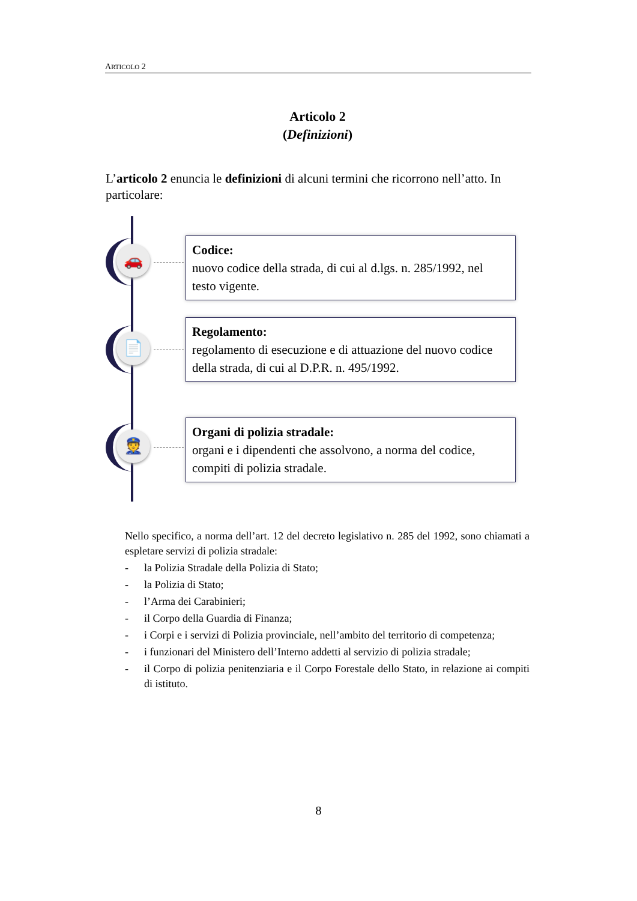ARTICOLO 2
Articolo 2
(Definizioni)
L’articolo 2 enuncia le definizioni di alcuni termini che ricorrono nell’atto. In particolare:
🚗
Codice:
nuovo codice della strada, di cui al d.lgs. n. 285/1992, nel testo vigente.
📄
Regolamento:
regolamento di esecuzione e di attuazione del nuovo codice della strada, di cui al D.P.R. n. 495/1992.
👮
Organi di polizia stradale:
organi e i dipendenti che assolvono, a norma del codice, compiti di polizia stradale.
Nello specifico, a norma dell’art. 12 del decreto legislativo n. 285 del 1992, sono chiamati a espletare servizi di polizia stradale:
- la Polizia Stradale della Polizia di Stato;
- la Polizia di Stato;
- l’Arma dei Carabinieri;
- il Corpo della Guardia di Finanza;
- i Corpi e i servizi di Polizia provinciale, nell’ambito del territorio di competenza;
- i funzionari del Ministero dell’Interno addetti al servizio di polizia stradale;
- il Corpo di polizia penitenziaria e il Corpo Forestale dello Stato, in relazione ai compiti di istituto.
8